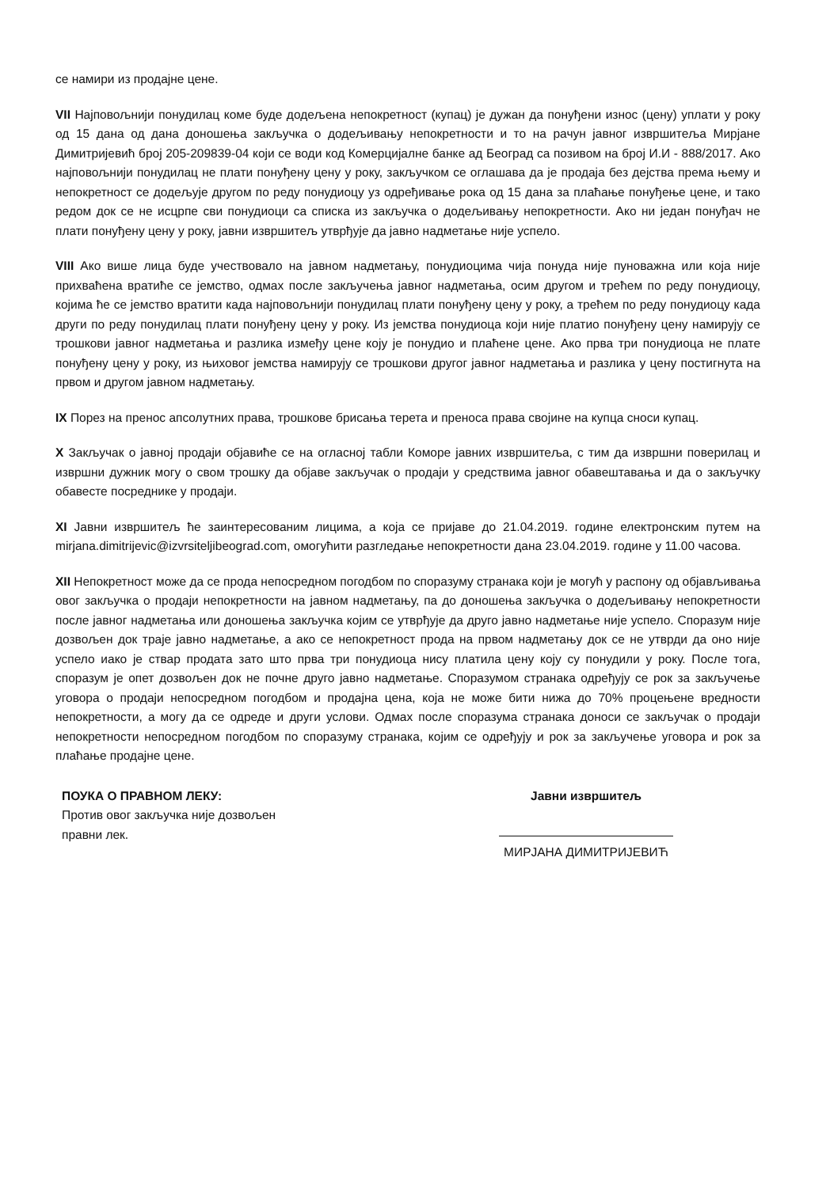се намири из продајне цене.
VII Најповољнији понудилац коме буде додељена непокретност (купац) је дужан да понуђени износ (цену) уплати у року од 15 дана од дана доношења закључка о додељивању непокретности и то на рачун јавног извршитеља Мирјане Димитријевић број 205-209839-04 који се води код Комерцијалне банке ад Београд са позивом на број И.И - 888/2017. Ако најповољнији понудилац не плати понуђену цену у року, закључком се оглашава да је продаја без дејства према њему и непокретност се додељује другом по реду понудиоцу уз одређивање рока од 15 дана за плаћање понуђење цене, и тако редом док се не исцрпе сви понудиоци са списка из закључка о додељивању непокретности. Ако ни један понуђач не плати понуђену цену у року, јавни извршитељ утврђује да јавно надметање није успело.
VIII Ако више лица буде учествовало на јавном надметању, понудиоцима чија понуда није пуноважна или која није прихваћена вратиће се јемство, одмах после закључења јавног надметања, осим другом и трећем по реду понудиоцу, којима ће се јемство вратити када најповољнији понудилац плати понуђену цену у року, а трећем по реду понудиоцу када други по реду понудилац плати понуђену цену у року. Из јемства понудиоца који није платио понуђену цену намирују се трошкови јавног надметања и разлика између цене коју је понудио и плаћене цене. Ако прва три понудиоца не плате понуђену цену у року, из њиховог јемства намирују се трошкови другог јавног надметања и разлика у цену постигнута на првом и другом јавном надметању.
IX Порез на пренос апсолутних права, трошкове брисања терета и преноса права својине на купца сноси купац.
X Закључак о јавној продаји објавиће се на огласној табли Коморе јавних извршитеља, с тим да извршни поверилац и извршни дужник могу о свом трошку да објаве закључак о продаји у средствима јавног обавештавања и да о закључку обавесте посреднике у продаји.
XI Јавни извршитељ ће заинтересованим лицима, а која се пријаве до 21.04.2019. године електронским путем на mirjana.dimitrijevic@izvrsiteljibeograd.com, омогућити разгледање непокретности дана 23.04.2019. године у 11.00 часова.
XII Непокретност може да се прода непосредном погодбом по споразуму странака који је могућ у распону од објављивања овог закључка о продаји непокретности на јавном надметању, па до доношења закључка о додељивању непокретности после јавног надметања или доношења закључка којим се утврђује да друго јавно надметање није успело. Споразум није дозвољен док траје јавно надметање, а ако се непокретност прода на првом надметању док се не утврди да оно није успело иако је ствар продата зато што прва три понудиоца нису платила цену коју су понудили у року. После тога, споразум је опет дозвољен док не почне друго јавно надметање. Споразумом странака одређују се рок за закључење уговора о продаји непосредном погодбом и продајна цена, која не може бити нижа до 70% процењене вредности непокретности, а могу да се одреде и други услови. Одмах после споразума странака доноси се закључак о продаји непокретности непосредном погодбом по споразуму странака, којим се одређују и рок за закључење уговора и рок за плаћање продајне цене.
ПОУКА О ПРАВНОМ ЛЕКУ:
Против овог закључка није дозвољен правни лек.
Јавни извршитељ
МИРЈАНА ДИМИТРИЈЕВИЋ